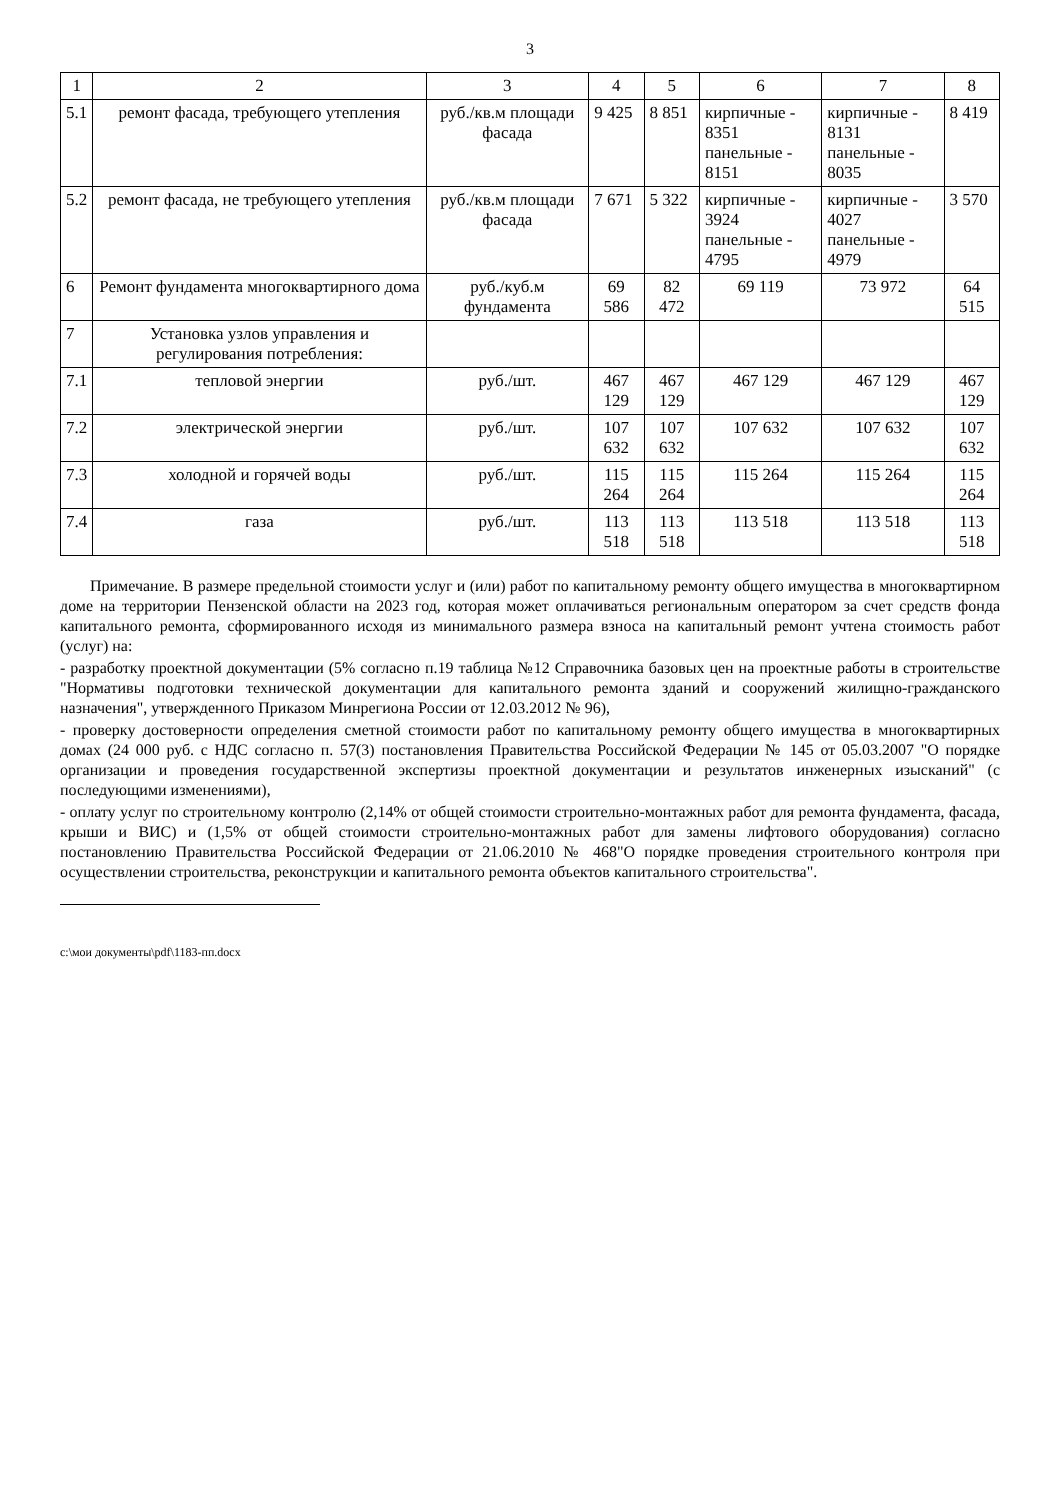3
| 1 | 2 | 3 | 4 | 5 | 6 | 7 | 8 |
| --- | --- | --- | --- | --- | --- | --- | --- |
| 5.1 | ремонт фасада, требующего утепления | руб./кв.м площади фасада | 9 425 | 8 851 | кирпичные - 8351 панельные - 8151 | кирпичные - 8131 панельные - 8035 | 8 419 |
| 5.2 | ремонт фасада, не требующего утепления | руб./кв.м площади фасада | 7 671 | 5 322 | кирпичные - 3924 панельные - 4795 | кирпичные - 4027 панельные - 4979 | 3 570 |
| 6 | Ремонт фундамента многоквартирного дома | руб./куб.м фундамента | 69 586 | 82 472 | 69 119 | 73 972 | 64 515 |
| 7 | Установка узлов управления и регулирования потребления: | | | | | | |
| 7.1 | тепловой энергии | руб./шт. | 467 129 | 467 129 | 467 129 | 467 129 | 467 129 |
| 7.2 | электрической энергии | руб./шт. | 107 632 | 107 632 | 107 632 | 107 632 | 107 632 |
| 7.3 | холодной и горячей воды | руб./шт. | 115 264 | 115 264 | 115 264 | 115 264 | 115 264 |
| 7.4 | газа | руб./шт. | 113 518 | 113 518 | 113 518 | 113 518 | 113 518 |
Примечание. В размере предельной стоимости услуг и (или) работ по капитальному ремонту общего имущества в многоквартирном доме на территории Пензенской области на 2023 год, которая может оплачиваться региональным оператором за счет средств фонда капитального ремонта, сформированного исходя из минимального размера взноса на капитальный ремонт учтена стоимость работ (услуг) на:
- разработку проектной документации (5% согласно п.19 таблица №12 Справочника базовых цен на проектные работы в строительстве "Нормативы подготовки технической документации для капитального ремонта зданий и сооружений жилищно-гражданского назначения", утвержденного Приказом Минрегиона России от 12.03.2012 № 96),
- проверку достоверности определения сметной стоимости работ по капитальному ремонту общего имущества в многоквартирных домах (24 000 руб. с НДС согласно п. 57(3) постановления Правительства Российской Федерации № 145 от 05.03.2007 "О порядке организации и проведения государственной экспертизы проектной документации и результатов инженерных изысканий" (с последующими изменениями),
- оплату услуг по строительному контролю (2,14% от общей стоимости строительно-монтажных работ для ремонта фундамента, фасада, крыши и ВИС) и (1,5% от общей стоимости строительно-монтажных работ для замены лифтового оборудования) согласно постановлению Правительства Российской Федерации от 21.06.2010 № 468"О порядке проведения строительного контроля при осуществлении строительства, реконструкции и капитального ремонта объектов капитального строительства".
c:\мои документы\pdf\1183-пп.docx